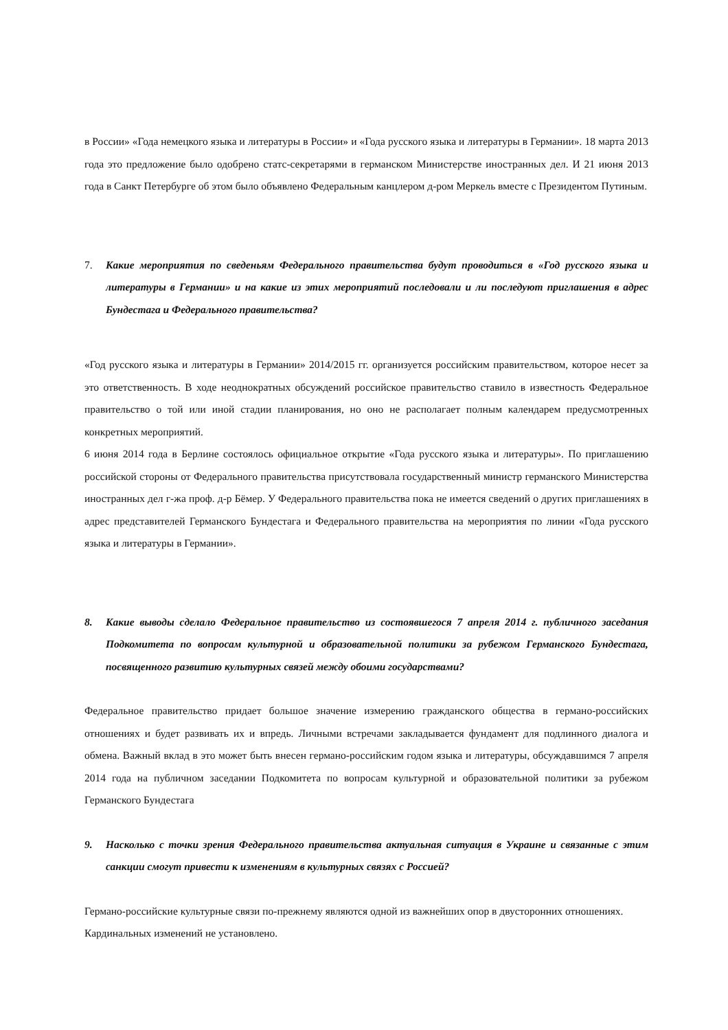в России» «Года немецкого языка и литературы в России» и «Года русского языка и литературы в Германии». 18 марта 2013 года это предложение было одобрено статс-секретарями в германском Министерстве иностранных дел. И 21 июня 2013 года в Санкт Петербурге об этом было объявлено Федеральным канцлером д-ром Меркель вместе с Президентом Путиным.
7. Какие мероприятия по сведеньям Федерального правительства будут проводиться в «Год русского языка и литературы в Германии» и на какие из этих мероприятий последовали и ли последуют приглашения в адрес Бундестага и Федерального правительства?
«Год русского языка и литературы в Германии» 2014/2015 гг. организуется российским правительством, которое несет за это ответственность. В ходе неоднократных обсуждений российское правительство ставило в известность Федеральное правительство о той или иной стадии планирования, но оно не располагает полным календарем предусмотренных конкретных мероприятий.
6 июня 2014 года в Берлине состоялось официальное открытие «Года русского языка и литературы». По приглашению российской стороны от Федерального правительства присутствовала государственный министр германского Министерства иностранных дел г-жа проф. д-р Бёмер. У Федерального правительства пока не имеется сведений о других приглашениях в адрес представителей Германского Бундестага и Федерального правительства на мероприятия по линии «Года русского языка и литературы в Германии».
8. Какие выводы сделало Федеральное правительство из состоявшегося 7 апреля 2014 г. публичного заседания Подкомитета по вопросам культурной и образовательной политики за рубежом Германского Бундестага, посвященного развитию культурных связей между обоими государствами?
Федеральное правительство придает большое значение измерению гражданского общества в германо-российских отношениях и будет развивать их и впредь. Личными встречами закладывается фундамент для подлинного диалога и обмена. Важный вклад в это может быть внесен германо-российским годом языка и литературы, обсуждавшимся 7 апреля 2014 года на публичном заседании Подкомитета по вопросам культурной и образовательной политики за рубежом Германского Бундестага
9. Насколько с точки зрения Федерального правительства актуальная ситуация в Украине и связанные с этим санкции смогут привести к изменениям в культурных связях с Россией?
Германо-российские культурные связи по-прежнему являются одной из важнейших опор в двусторонних отношениях. Кардинальных изменений не установлено.